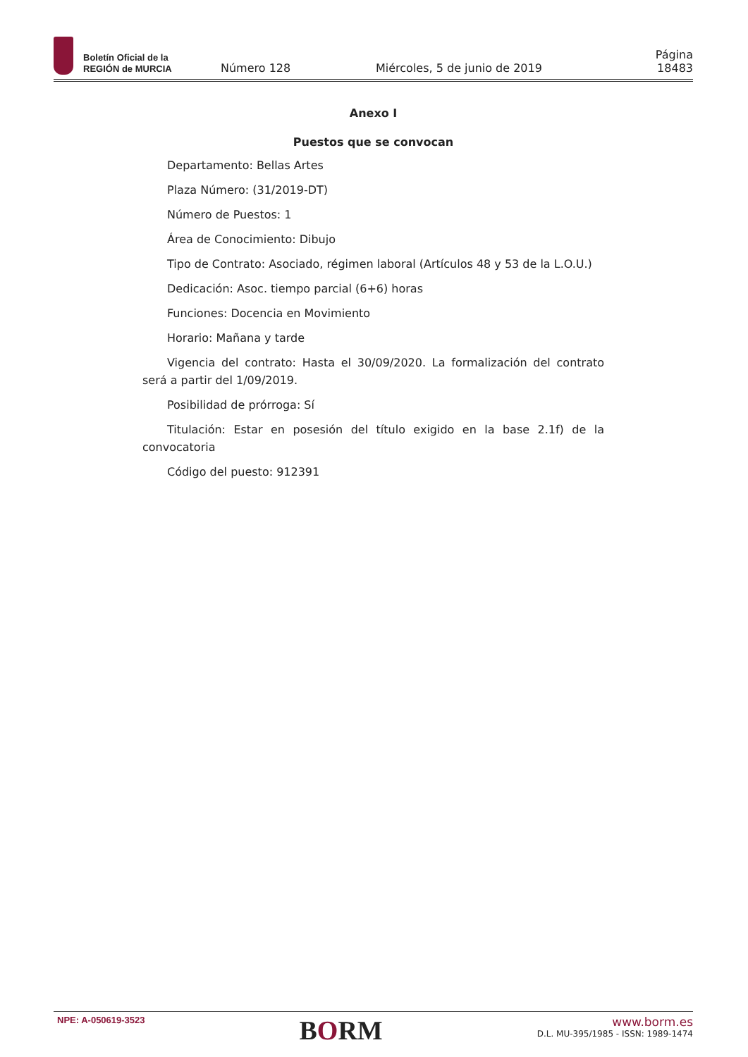Boletín Oficial de la
REGIÓN de MURCIA
Número 128 Miércoles, 5 de junio de 2019 Página 18483
Anexo I
Puestos que se convocan
Departamento: Bellas Artes
Plaza Número: (31/2019-DT)
Número de Puestos: 1
Área de Conocimiento: Dibujo
Tipo de Contrato: Asociado, régimen laboral (Artículos 48 y 53 de la L.O.U.)
Dedicación: Asoc. tiempo parcial (6+6) horas
Funciones: Docencia en Movimiento
Horario: Mañana y tarde
Vigencia del contrato: Hasta el 30/09/2020. La formalización del contrato será a partir del 1/09/2019.
Posibilidad de prórroga: Sí
Titulación: Estar en posesión del título exigido en la base 2.1f) de la convocatoria
Código del puesto: 912391
NPE: A-050619-3523
BORM
www.borm.es
D.L. MU-395/1985 - ISSN: 1989-1474